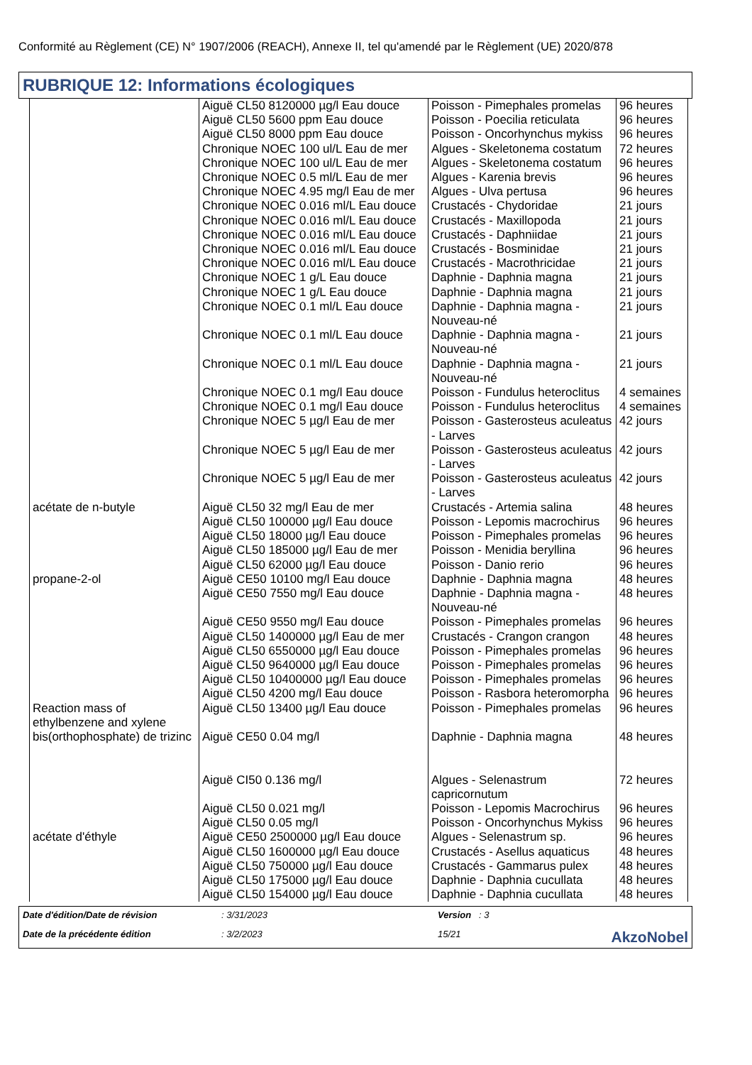Conformité au Règlement (CE) N° 1907/2006 (REACH), Annexe II, tel qu'amendé par le Règlement (UE) 2020/878
RUBRIQUE 12: Informations écologiques
| | Aiguë CL50 8120000 µg/l Eau douce Aiguë CL50 5600 ppm Eau douce Aiguë CL50 8000 ppm Eau douce Chronique NOEC 100 ul/L Eau de mer Chronique NOEC 100 ul/L Eau de mer Chronique NOEC 0.5 ml/L Eau de mer | Poisson - Pimephales promelas Poisson - Poecilia reticulata Poisson - Oncorhynchus mykiss Algues - Skeletonema costatum Algues - Skeletonema costatum Algues - Karenia brevis | 96 heures 96 heures 96 heures 72 heures 96 heures 96 heures |
| | Chronique NOEC 4.95 mg/l Eau de mer | Algues - Ulva pertusa | 96 heures |
| | Chronique NOEC 0.016 ml/L Eau douce | Crustacés - Chydoridae | 21 jours |
| | Chronique NOEC 0.016 ml/L Eau douce | Crustacés - Maxillopoda | 21 jours |
| | Chronique NOEC 0.016 ml/L Eau douce | Crustacés - Daphniidae | 21 jours |
| | Chronique NOEC 0.016 ml/L Eau douce | Crustacés - Bosminidae | 21 jours |
| | Chronique NOEC 0.016 ml/L Eau douce | Crustacés - Macrothricidae | 21 jours |
| | Chronique NOEC 1 g/L Eau douce Chronique NOEC 1 g/L Eau douce | Daphnie - Daphnia magna Daphnie - Daphnia magna | 21 jours 21 jours |
| | Chronique NOEC 0.1 ml/L Eau douce | Daphnie - Daphnia magna - Nouveau-né | 21 jours |
| | Chronique NOEC 0.1 ml/L Eau douce | Daphnie - Daphnia magna - Nouveau-né | 21 jours |
| | Chronique NOEC 0.1 ml/L Eau douce | Daphnie - Daphnia magna - Nouveau-né | 21 jours |
| | Chronique NOEC 0.1 mg/l Eau douce Chronique NOEC 0.1 mg/l Eau douce | Poisson - Fundulus heteroclitus Poisson - Fundulus heteroclitus | 4 semaines 4 semaines |
| | Chronique NOEC 5 µg/l Eau de mer | Poisson - Gasterosteus aculeatus - Larves | 42 jours |
| | Chronique NOEC 5 µg/l Eau de mer | Poisson - Gasterosteus aculeatus - Larves | 42 jours |
| | Chronique NOEC 5 µg/l Eau de mer | Poisson - Gasterosteus aculeatus - Larves | 42 jours |
| acétate de n-butyle | Aiguë CL50 32 mg/l Eau de mer Aiguë CL50 100000 µg/l Eau douce Aiguë CL50 18000 µg/l Eau douce Aiguë CL50 185000 µg/l Eau de mer Aiguë CL50 62000 µg/l Eau douce | Crustacés - Artemia salina Poisson - Lepomis macrochirus Poisson - Pimephales promelas Poisson - Menidia beryllina Poisson - Danio rerio | 48 heures 96 heures 96 heures 96 heures 96 heures |
| propane-2-ol | Aiguë CE50 10100 mg/l Eau douce Aiguë CE50 7550 mg/l Eau douce Aiguë CE50 9550 mg/l Eau douce Aiguë CL50 1400000 µg/l Eau de mer Aiguë CL50 6550000 µg/l Eau douce Aiguë CL50 9640000 µg/l Eau douce Aiguë CL50 10400000 µg/l Eau douce Aiguë CL50 4200 mg/l Eau douce | Daphnie - Daphnia magna Daphnie - Daphnia magna - Nouveau-né Poisson - Pimephales promelas Crustacés - Crangon crangon Poisson - Pimephales promelas Poisson - Pimephales promelas Poisson - Pimephales promelas Poisson - Rasbora heteromorpha | 48 heures 48 heures 96 heures 48 heures 96 heures 96 heures 96 heures 96 heures |
| Reaction mass of ethylbenzene and xylene | Aiguë CL50 13400 µg/l Eau douce | Poisson - Pimephales promelas | 96 heures |
| bis(orthophosphate) de trizinc | Aiguë CE50 0.04 mg/l Aiguë CI50 0.136 mg/l Aiguë CL50 0.021 mg/l Aiguë CL50 0.05 mg/l | Daphnie - Daphnia magna Algues - Selenastrum capricornutum Poisson - Lepomis Macrochirus Poisson - Oncorhynchus Mykiss | 48 heures 72 heures 96 heures 96 heures |
| acétate d'éthyle | Aiguë CE50 2500000 µg/l Eau douce Aiguë CL50 1600000 µg/l Eau douce Aiguë CL50 750000 µg/l Eau douce Aiguë CL50 175000 µg/l Eau douce Aiguë CL50 154000 µg/l Eau douce | Algues - Selenastrum sp. Crustacés - Asellus aquaticus Crustacés - Gammarus pulex Daphnie - Daphnia cucullata Daphnie - Daphnia cucullata | 96 heures 48 heures 48 heures 48 heures 48 heures |
Date d'édition/Date de révision: 3/31/2023 Version : 3 Date de la précédente édition: 3/2/2023 15/21 AkzoNobel